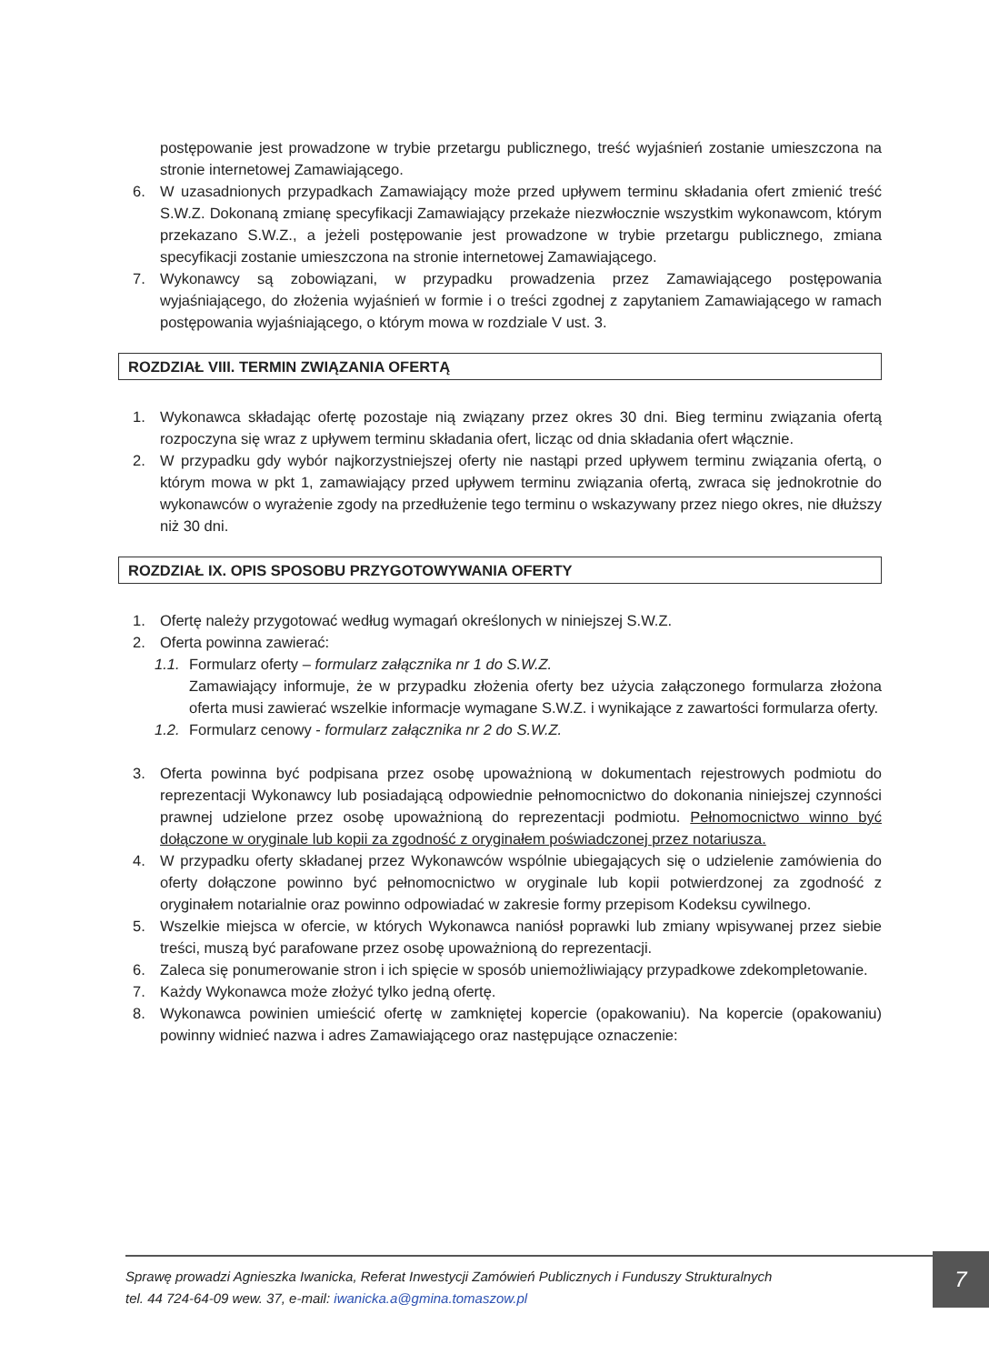postępowanie jest prowadzone w trybie przetargu publicznego, treść wyjaśnień zostanie umieszczona na stronie internetowej Zamawiającego.
6. W uzasadnionych przypadkach Zamawiający może przed upływem terminu składania ofert zmienić treść S.W.Z. Dokonaną zmianę specyfikacji Zamawiający przekaże niezwłocznie wszystkim wykonawcom, którym przekazano S.W.Z., a jeżeli postępowanie jest prowadzone w trybie przetargu publicznego, zmiana specyfikacji zostanie umieszczona na stronie internetowej Zamawiającego.
7. Wykonawcy są zobowiązani, w przypadku prowadzenia przez Zamawiającego postępowania wyjaśniającego, do złożenia wyjaśnień w formie i o treści zgodnej z zapytaniem Zamawiającego w ramach postępowania wyjaśniającego, o którym mowa w rozdziale V ust. 3.
ROZDZIAŁ VIII. TERMIN ZWIĄZANIA OFERTĄ
1. Wykonawca składając ofertę pozostaje nią związany przez okres 30 dni. Bieg terminu związania ofertą rozpoczyna się wraz z upływem terminu składania ofert, licząc od dnia składania ofert włącznie.
2. W przypadku gdy wybór najkorzystniejszej oferty nie nastąpi przed upływem terminu związania ofertą, o którym mowa w pkt 1, zamawiający przed upływem terminu związania ofertą, zwraca się jednokrotnie do wykonawców o wyrażenie zgody na przedłużenie tego terminu o wskazywany przez niego okres, nie dłuższy niż 30 dni.
ROZDZIAŁ IX. OPIS SPOSOBU PRZYGOTOWYWANIA OFERTY
1. Ofertę należy przygotować według wymagań określonych w niniejszej S.W.Z.
2. Oferta powinna zawierać:
1.1. Formularz oferty – formularz załącznika nr 1 do S.W.Z.
Zamawiający informuje, że w przypadku złożenia oferty bez użycia załączonego formularza złożona oferta musi zawierać wszelkie informacje wymagane S.W.Z. i wynikające z zawartości formularza oferty.
1.2. Formularz cenowy - formularz załącznika nr 2 do S.W.Z.
3. Oferta powinna być podpisana przez osobę upoważnioną w dokumentach rejestrowych podmiotu do reprezentacji Wykonawcy lub posiadającą odpowiednie pełnomocnictwo do dokonania niniejszej czynności prawnej udzielone przez osobę upoważnioną do reprezentacji podmiotu. Pełnomocnictwo winno być dołączone w oryginale lub kopii za zgodność z oryginałem poświadczonej przez notariusza.
4. W przypadku oferty składanej przez Wykonawców wspólnie ubiegających się o udzielenie zamówienia do oferty dołączone powinno być pełnomocnictwo w oryginale lub kopii potwierdzonej za zgodność z oryginałem notarialnie oraz powinno odpowiadać w zakresie formy przepisom Kodeksu cywilnego.
5. Wszelkie miejsca w ofercie, w których Wykonawca naniósł poprawki lub zmiany wpisywanej przez siebie treści, muszą być parafowane przez osobę upoważnioną do reprezentacji.
6. Zaleca się ponumerowanie stron i ich spięcie w sposób uniemożliwiający przypadkowe zdekompletowanie.
7. Każdy Wykonawca może złożyć tylko jedną ofertę.
8. Wykonawca powinien umieścić ofertę w zamkniętej kopercie (opakowaniu). Na kopercie (opakowaniu) powinny widnieć nazwa i adres Zamawiającego oraz następujące oznaczenie:
Sprawę prowadzi Agnieszka Iwanicka, Referat Inwestycji Zamówień Publicznych i Funduszy Strukturalnych
tel. 44 724-64-09 wew. 37, e-mail: iwanicka.a@gmina.tomaszow.pl
7